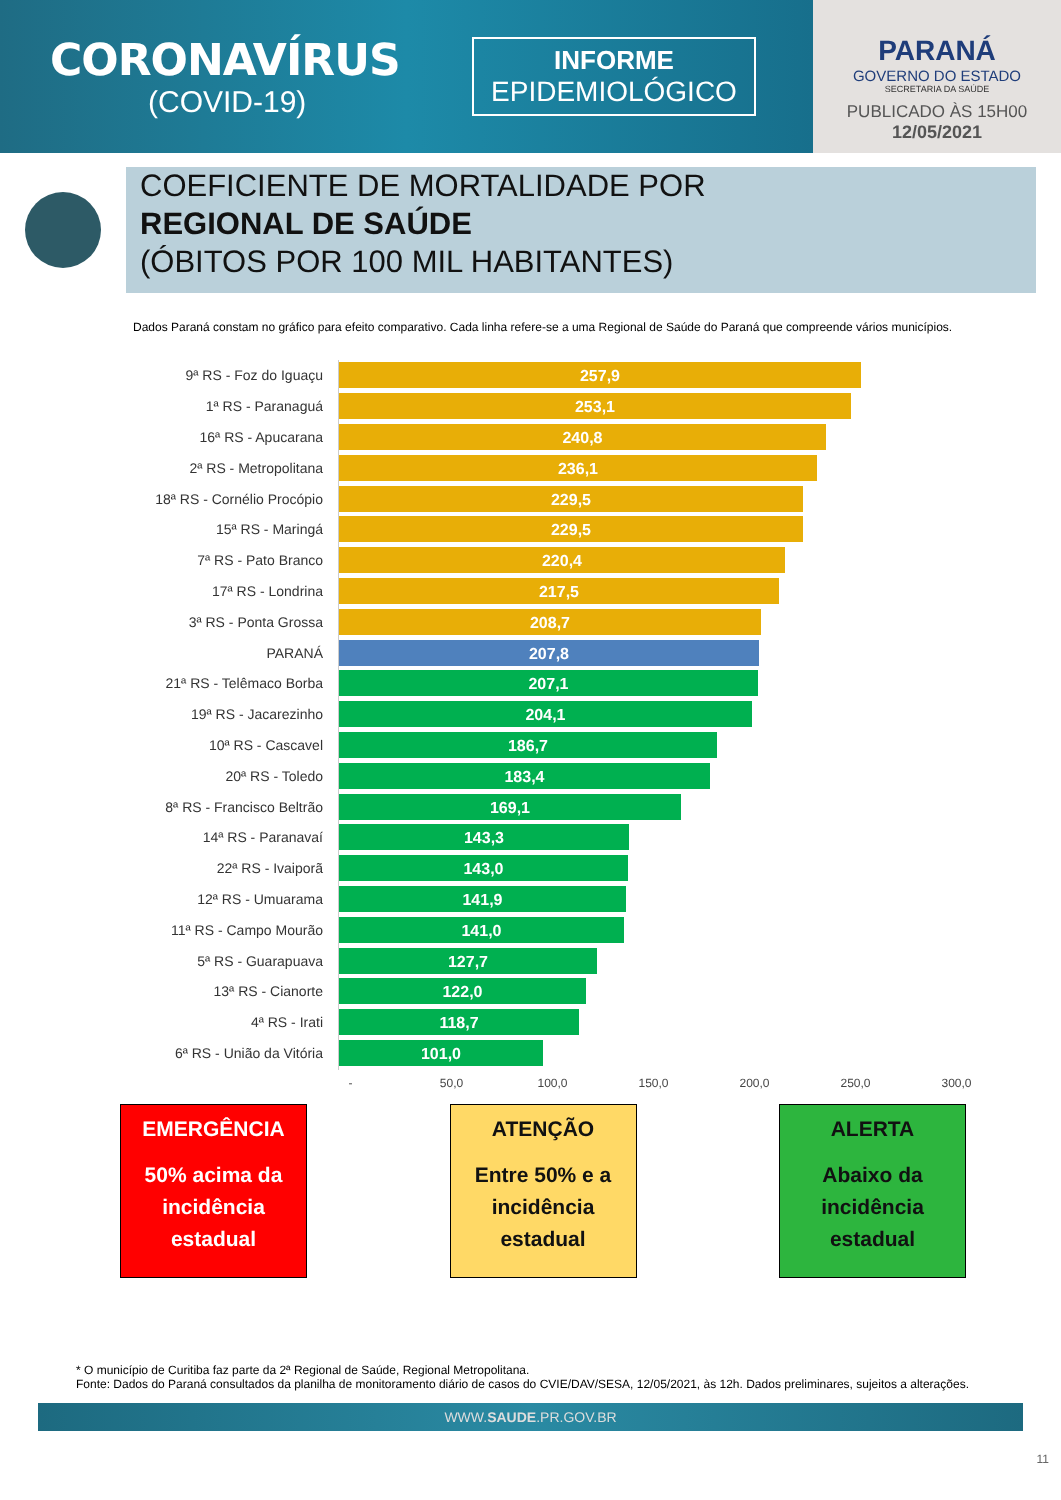CORONAVÍRUS
(COVID-19)
INFORME
EPIDEMIOLÓGICO
PARANÁ
GOVERNO DO ESTADO
SECRETARIA DA SAÚDE
PUBLICADO ÀS 15H00
12/05/2021
COEFICIENTE DE MORTALIDADE POR
REGIONAL DE SAÚDE
(ÓBITOS POR 100 MIL HABITANTES)
Dados Paraná constam no gráfico para efeito comparativo. Cada linha refere-se a uma Regional de Saúde do Paraná que compreende vários municípios.
9ª RS - Foz do Iguaçu
257,9
1ª RS - Paranaguá
253,1
16ª RS - Apucarana
240,8
2ª RS - Metropolitana
236,1
18ª RS - Cornélio Procópio
229,5
15ª RS - Maringá
229,5
7ª RS - Pato Branco
220,4
17ª RS - Londrina
217,5
3ª RS - Ponta Grossa
208,7
PARANÁ
207,8
21ª RS - Telêmaco Borba
207,1
19ª RS - Jacarezinho
204,1
10ª RS - Cascavel
186,7
20ª RS - Toledo
183,4
8ª RS - Francisco Beltrão
169,1
14ª RS - Paranavaí
143,3
22ª RS - Ivaiporã
143,0
12ª RS - Umuarama
141,9
11ª RS - Campo Mourão
141,0
5ª RS - Guarapuava
127,7
13ª RS - Cianorte
122,0
4ª RS - Irati
118,7
6ª RS - União da Vitória
101,0
- 50,0 100,0 150,0 200,0 250,0 300,0
EMERGÊNCIA
50% acima da incidência estadual
ATENÇÃO
Entre 50% e a incidência estadual
ALERTA
Abaixo da incidência estadual
* O município de Curitiba faz parte da 2ª Regional de Saúde, Regional Metropolitana.
Fonte: Dados do Paraná consultados da planilha de monitoramento diário de casos do CVIE/DAV/SESA, 12/05/2021, às 12h. Dados preliminares, sujeitos a alterações.
WWW.SAUDE.PR.GOV.BR
11